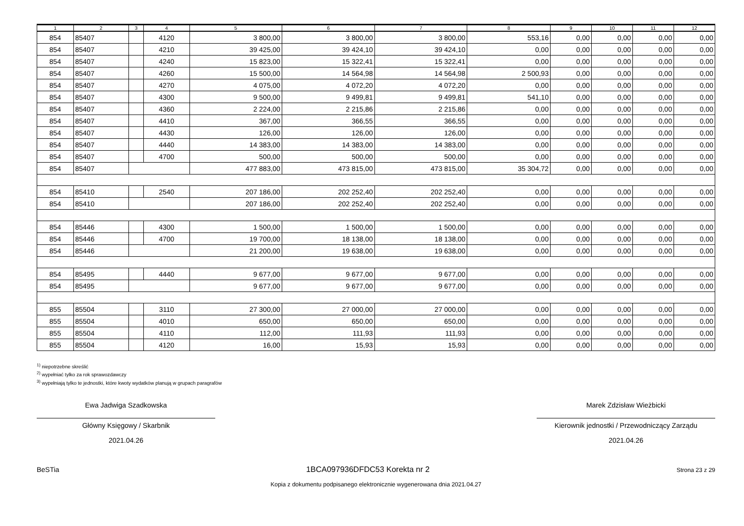| 1 | 2 | 3 | 4 | 5 | 6 | 7 | 8 | 9 | 10 | 11 | 12 |
| --- | --- | --- | --- | --- | --- | --- | --- | --- | --- | --- | --- |
| 854 | 85407 | | 4120 | 3 800,00 | 3 800,00 | 3 800,00 | 553,16 | 0,00 | 0,00 | 0,00 | 0,00 |
| 854 | 85407 | | 4210 | 39 425,00 | 39 424,10 | 39 424,10 | 0,00 | 0,00 | 0,00 | 0,00 | 0,00 |
| 854 | 85407 | | 4240 | 15 823,00 | 15 322,41 | 15 322,41 | 0,00 | 0,00 | 0,00 | 0,00 | 0,00 |
| 854 | 85407 | | 4260 | 15 500,00 | 14 564,98 | 14 564,98 | 2 500,93 | 0,00 | 0,00 | 0,00 | 0,00 |
| 854 | 85407 | | 4270 | 4 075,00 | 4 072,20 | 4 072,20 | 0,00 | 0,00 | 0,00 | 0,00 | 0,00 |
| 854 | 85407 | | 4300 | 9 500,00 | 9 499,81 | 9 499,81 | 541,10 | 0,00 | 0,00 | 0,00 | 0,00 |
| 854 | 85407 | | 4360 | 2 224,00 | 2 215,86 | 2 215,86 | 0,00 | 0,00 | 0,00 | 0,00 | 0,00 |
| 854 | 85407 | | 4410 | 367,00 | 366,55 | 366,55 | 0,00 | 0,00 | 0,00 | 0,00 | 0,00 |
| 854 | 85407 | | 4430 | 126,00 | 126,00 | 126,00 | 0,00 | 0,00 | 0,00 | 0,00 | 0,00 |
| 854 | 85407 | | 4440 | 14 383,00 | 14 383,00 | 14 383,00 | 0,00 | 0,00 | 0,00 | 0,00 | 0,00 |
| 854 | 85407 | | 4700 | 500,00 | 500,00 | 500,00 | 0,00 | 0,00 | 0,00 | 0,00 | 0,00 |
| 854 | 85407 | | | 477 883,00 | 473 815,00 | 473 815,00 | 35 304,72 | 0,00 | 0,00 | 0,00 | 0,00 |
| 854 | 85410 | | 2540 | 207 186,00 | 202 252,40 | 202 252,40 | 0,00 | 0,00 | 0,00 | 0,00 | 0,00 |
| 854 | 85410 | | | 207 186,00 | 202 252,40 | 202 252,40 | 0,00 | 0,00 | 0,00 | 0,00 | 0,00 |
| 854 | 85446 | | 4300 | 1 500,00 | 1 500,00 | 1 500,00 | 0,00 | 0,00 | 0,00 | 0,00 | 0,00 |
| 854 | 85446 | | 4700 | 19 700,00 | 18 138,00 | 18 138,00 | 0,00 | 0,00 | 0,00 | 0,00 | 0,00 |
| 854 | 85446 | | | 21 200,00 | 19 638,00 | 19 638,00 | 0,00 | 0,00 | 0,00 | 0,00 | 0,00 |
| 854 | 85495 | | 4440 | 9 677,00 | 9 677,00 | 9 677,00 | 0,00 | 0,00 | 0,00 | 0,00 | 0,00 |
| 854 | 85495 | | | 9 677,00 | 9 677,00 | 9 677,00 | 0,00 | 0,00 | 0,00 | 0,00 | 0,00 |
| 855 | 85504 | | 3110 | 27 300,00 | 27 000,00 | 27 000,00 | 0,00 | 0,00 | 0,00 | 0,00 | 0,00 |
| 855 | 85504 | | 4010 | 650,00 | 650,00 | 650,00 | 0,00 | 0,00 | 0,00 | 0,00 | 0,00 |
| 855 | 85504 | | 4110 | 112,00 | 111,93 | 111,93 | 0,00 | 0,00 | 0,00 | 0,00 | 0,00 |
| 855 | 85504 | | 4120 | 16,00 | 15,93 | 15,93 | 0,00 | 0,00 | 0,00 | 0,00 | 0,00 |
<sup>1)</sup> niepotrzebne skreślić
<sup>2)</sup> wypełniać tylko za rok sprawozdawczy
<sup>3)</sup> wypełniają tylko te jednostki, które kwoty wydatków planują w grupach paragrafów
Ewa Jadwiga Szadkowska
Główny Księgowy / Skarbnik
2021.04.26
Marek Zdzisław Wieżbicki
Kierownik jednostki / Przewodniczący Zarządu
2021.04.26
BeSTia 1BCA097936DFDC53 Korekta nr 2 Strona 23 z 29
Kopia z dokumentu podpisanego elektronicznie wygenerowana dnia 2021.04.27